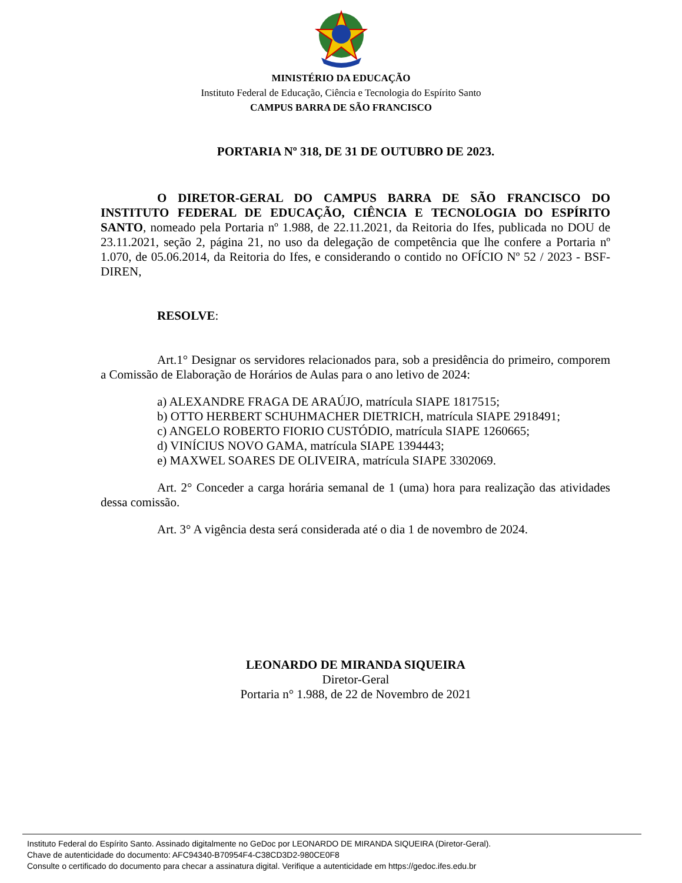MINISTÉRIO DA EDUCAÇÃO
Instituto Federal de Educação, Ciência e Tecnologia do Espírito Santo
CAMPUS BARRA DE SÃO FRANCISCO
PORTARIA Nº 318, DE 31 DE OUTUBRO DE 2023.
O DIRETOR-GERAL DO CAMPUS BARRA DE SÃO FRANCISCO DO INSTITUTO FEDERAL DE EDUCAÇÃO, CIÊNCIA E TECNOLOGIA DO ESPÍRITO SANTO, nomeado pela Portaria nº 1.988, de 22.11.2021, da Reitoria do Ifes, publicada no DOU de 23.11.2021, seção 2, página 21, no uso da delegação de competência que lhe confere a Portaria nº 1.070, de 05.06.2014, da Reitoria do Ifes, e considerando o contido no OFÍCIO Nº 52 / 2023 - BSF-DIREN,
RESOLVE:
Art.1° Designar os servidores relacionados para, sob a presidência do primeiro, comporem a Comissão de Elaboração de Horários de Aulas para o ano letivo de 2024:
a) ALEXANDRE FRAGA DE ARAÚJO, matrícula SIAPE 1817515;
b) OTTO HERBERT SCHUHMACHER DIETRICH, matrícula SIAPE 2918491;
c) ANGELO ROBERTO FIORIO CUSTÓDIO, matrícula SIAPE 1260665;
d) VINÍCIUS NOVO GAMA, matrícula SIAPE 1394443;
e) MAXWEL SOARES DE OLIVEIRA, matrícula SIAPE 3302069.
Art. 2° Conceder a carga horária semanal de 1 (uma) hora para realização das atividades dessa comissão.
Art. 3° A vigência desta será considerada até o dia 1 de novembro de 2024.
LEONARDO DE MIRANDA SIQUEIRA
Diretor-Geral
Portaria n° 1.988, de 22 de Novembro de 2021
Instituto Federal do Espírito Santo. Assinado digitalmente no GeDoc por LEONARDO DE MIRANDA SIQUEIRA (Diretor-Geral).
Chave de autenticidade do documento: AFC94340-B70954F4-C38CD3D2-980CE0F8
Consulte o certificado do documento para checar a assinatura digital. Verifique a autenticidade em https://gedoc.ifes.edu.br